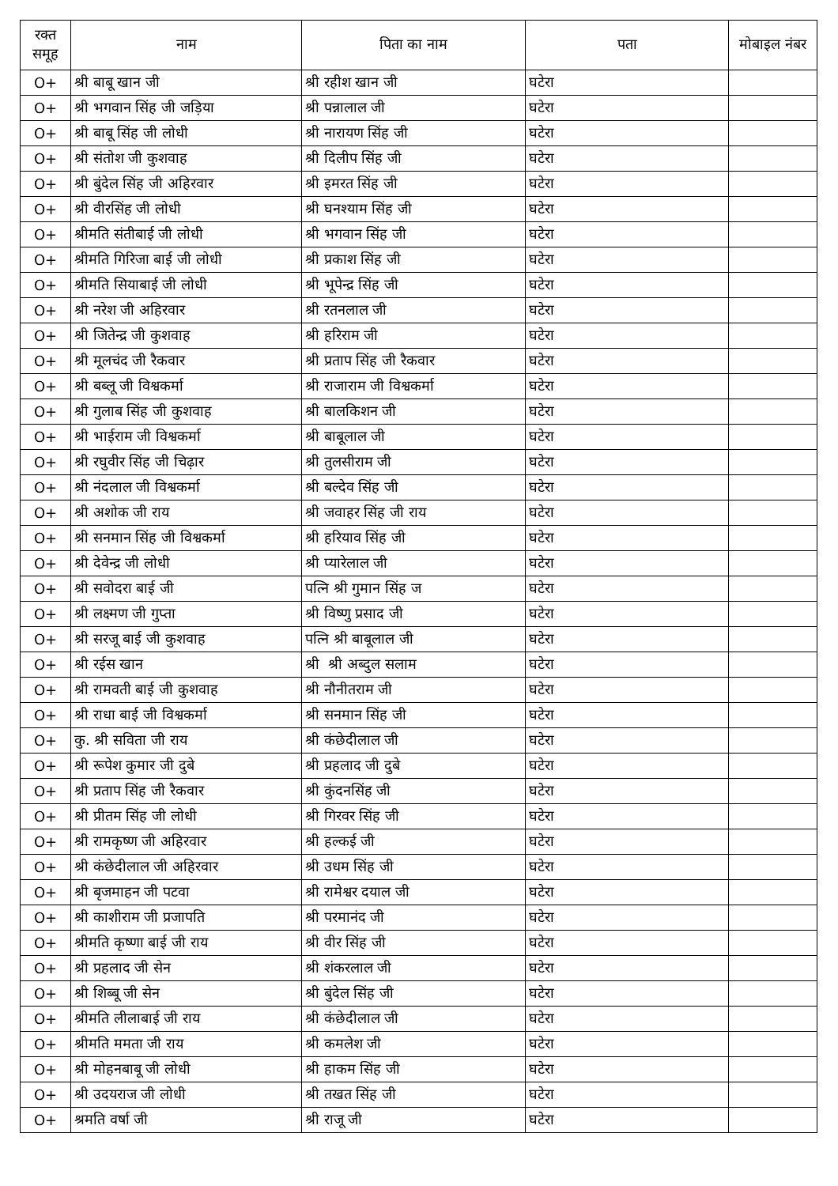| रक्त समूह | नाम | पिता का नाम | पता | मोबाइल नंबर |
| --- | --- | --- | --- | --- |
| O+ | श्री बाबू खान जी | श्री रहीश खान जी | घटेरा | |
| O+ | श्री भगवान सिंह जी जड़िया | श्री पन्नालाल जी | घटेरा | |
| O+ | श्री बाबू सिंह जी लोधी | श्री नारायण सिंह जी | घटेरा | |
| O+ | श्री संतोश जी कुशवाह | श्री दिलीप सिंह जी | घटेरा | |
| O+ | श्री बुंदेल सिंह जी अहिरवार | श्री इमरत सिंह जी | घटेरा | |
| O+ | श्री वीरसिंह जी लोधी | श्री घनश्याम सिंह जी | घटेरा | |
| O+ | श्रीमति संतीबाई जी लोधी | श्री भगवान सिंह जी | घटेरा | |
| O+ | श्रीमति गिरिजा बाई जी लोधी | श्री प्रकाश सिंह जी | घटेरा | |
| O+ | श्रीमति सियाबाई जी लोधी | श्री भूपेन्द्र सिंह जी | घटेरा | |
| O+ | श्री नरेश जी अहिरवार | श्री रतनलाल जी | घटेरा | |
| O+ | श्री जितेन्द्र जी कुशवाह | श्री हरिराम जी | घटेरा | |
| O+ | श्री मूलचंद जी रैकवार | श्री प्रताप सिंह जी रैकवार | घटेरा | |
| O+ | श्री बब्लू जी विश्वकर्मा | श्री राजाराम जी विश्वकर्मा | घटेरा | |
| O+ | श्री गुलाब सिंह जी कुशवाह | श्री बालकिशन जी | घटेरा | |
| O+ | श्री भाईराम जी विश्वकर्मा | श्री बाबूलाल जी | घटेरा | |
| O+ | श्री रघुवीर सिंह जी चिढ़ार | श्री तुलसीराम जी | घटेरा | |
| O+ | श्री नंदलाल जी विश्वकर्मा | श्री बल्देव सिंह जी | घटेरा | |
| O+ | श्री अशोक जी राय | श्री जवाहर सिंह जी राय | घटेरा | |
| O+ | श्री सनमान सिंह जी विश्वकर्मा | श्री हरियाव सिंह जी | घटेरा | |
| O+ | श्री देवेन्द्र जी लोधी | श्री प्यारेलाल जी | घटेरा | |
| O+ | श्री सवोदरा बाई जी | पत्नि श्री गुमान सिंह ज | घटेरा | |
| O+ | श्री लक्ष्मण जी गुप्ता | श्री विष्णु प्रसाद जी | घटेरा | |
| O+ | श्री सरजू बाई जी कुशवाह | पत्नि श्री बाबूलाल जी | घटेरा | |
| O+ | श्री रईस खान | श्री श्री अब्दुल सलाम | घटेरा | |
| O+ | श्री रामवती बाई जी कुशवाह | श्री नौनीतराम जी | घटेरा | |
| O+ | श्री राधा बाई जी विश्वकर्मा | श्री सनमान सिंह जी | घटेरा | |
| O+ | कु. श्री सविता जी राय | श्री कंछेदीलाल जी | घटेरा | |
| O+ | श्री रूपेश कुमार जी दुबे | श्री प्रहलाद जी दुबे | घटेरा | |
| O+ | श्री प्रताप सिंह जी रैकवार | श्री कुंदनसिंह जी | घटेरा | |
| O+ | श्री प्रीतम सिंह जी लोधी | श्री गिरवर सिंह जी | घटेरा | |
| O+ | श्री रामकृष्ण जी अहिरवार | श्री हल्कई जी | घटेरा | |
| O+ | श्री कंछेदीलाल जी अहिरवार | श्री उधम सिंह जी | घटेरा | |
| O+ | श्री बृजमाहन जी पटवा | श्री रामेश्वर दयाल जी | घटेरा | |
| O+ | श्री काशीराम जी प्रजापति | श्री परमानंद जी | घटेरा | |
| O+ | श्रीमति कृष्णा बाई जी राय | श्री वीर सिंह जी | घटेरा | |
| O+ | श्री प्रहलाद जी सेन | श्री शंकरलाल जी | घटेरा | |
| O+ | श्री शिब्बू जी सेन | श्री बुंदेल सिंह जी | घटेरा | |
| O+ | श्रीमति लीलाबाई जी राय | श्री कंछेदीलाल जी | घटेरा | |
| O+ | श्रीमति ममता जी राय | श्री कमलेश जी | घटेरा | |
| O+ | श्री मोहनबाबू जी लोधी | श्री हाकम सिंह जी | घटेरा | |
| O+ | श्री उदयराज जी लोधी | श्री तखत सिंह जी | घटेरा | |
| O+ | श्रमति वर्षा जी | श्री राजू जी | घटेरा | |